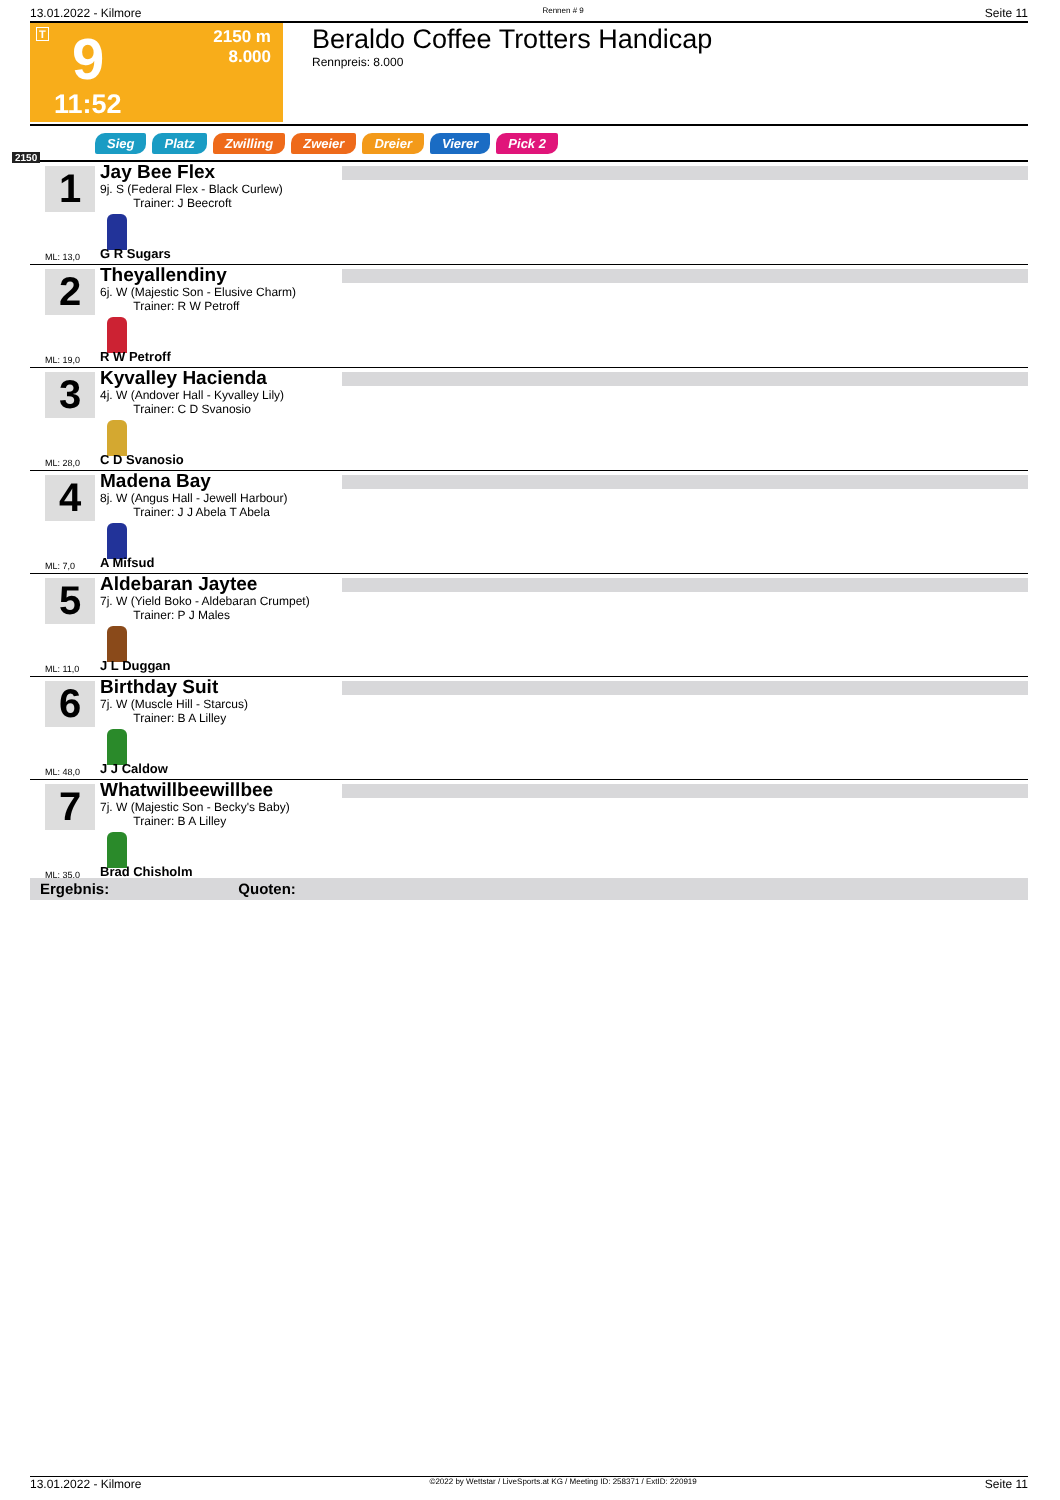13.01.2022 - Kilmore Rennen # 9 Seite 11
T 9 2150 m
8.000
11:52
Beraldo Coffee Trotters Handicap
Rennpreis: 8.000
2150
Sieg Platz Zwilling Zweier Dreier Vierer Pick 2
1
Jay Bee Flex
9j. S (Federal Flex - Black Curlew)
Trainer: J Beecroft
ML: 13,0 G R Sugars
2
Theyallendiny
6j. W (Majestic Son - Elusive Charm)
Trainer: R W Petroff
ML: 19,0 R W Petroff
3
Kyvalley Hacienda
4j. W (Andover Hall - Kyvalley Lily)
Trainer: C D Svanosio
ML: 28,0 C D Svanosio
4
Madena Bay
8j. W (Angus Hall - Jewell Harbour)
Trainer: J J Abela T Abela
ML: 7,0 A Mifsud
5
Aldebaran Jaytee
7j. W (Yield Boko - Aldebaran Crumpet)
Trainer: P J Males
ML: 11,0 J L Duggan
6
Birthday Suit
7j. W (Muscle Hill - Starcus)
Trainer: B A Lilley
ML: 48,0 J J Caldow
7
Whatwillbeewillbee
7j. W (Majestic Son - Becky's Baby)
Trainer: B A Lilley
ML: 35,0 Brad Chisholm
Ergebnis: Quoten:
13.01.2022 - Kilmore ©2022 by Wettstar / LiveSports.at KG / Meeting ID: 258371 / ExtID: 220919 Seite 11